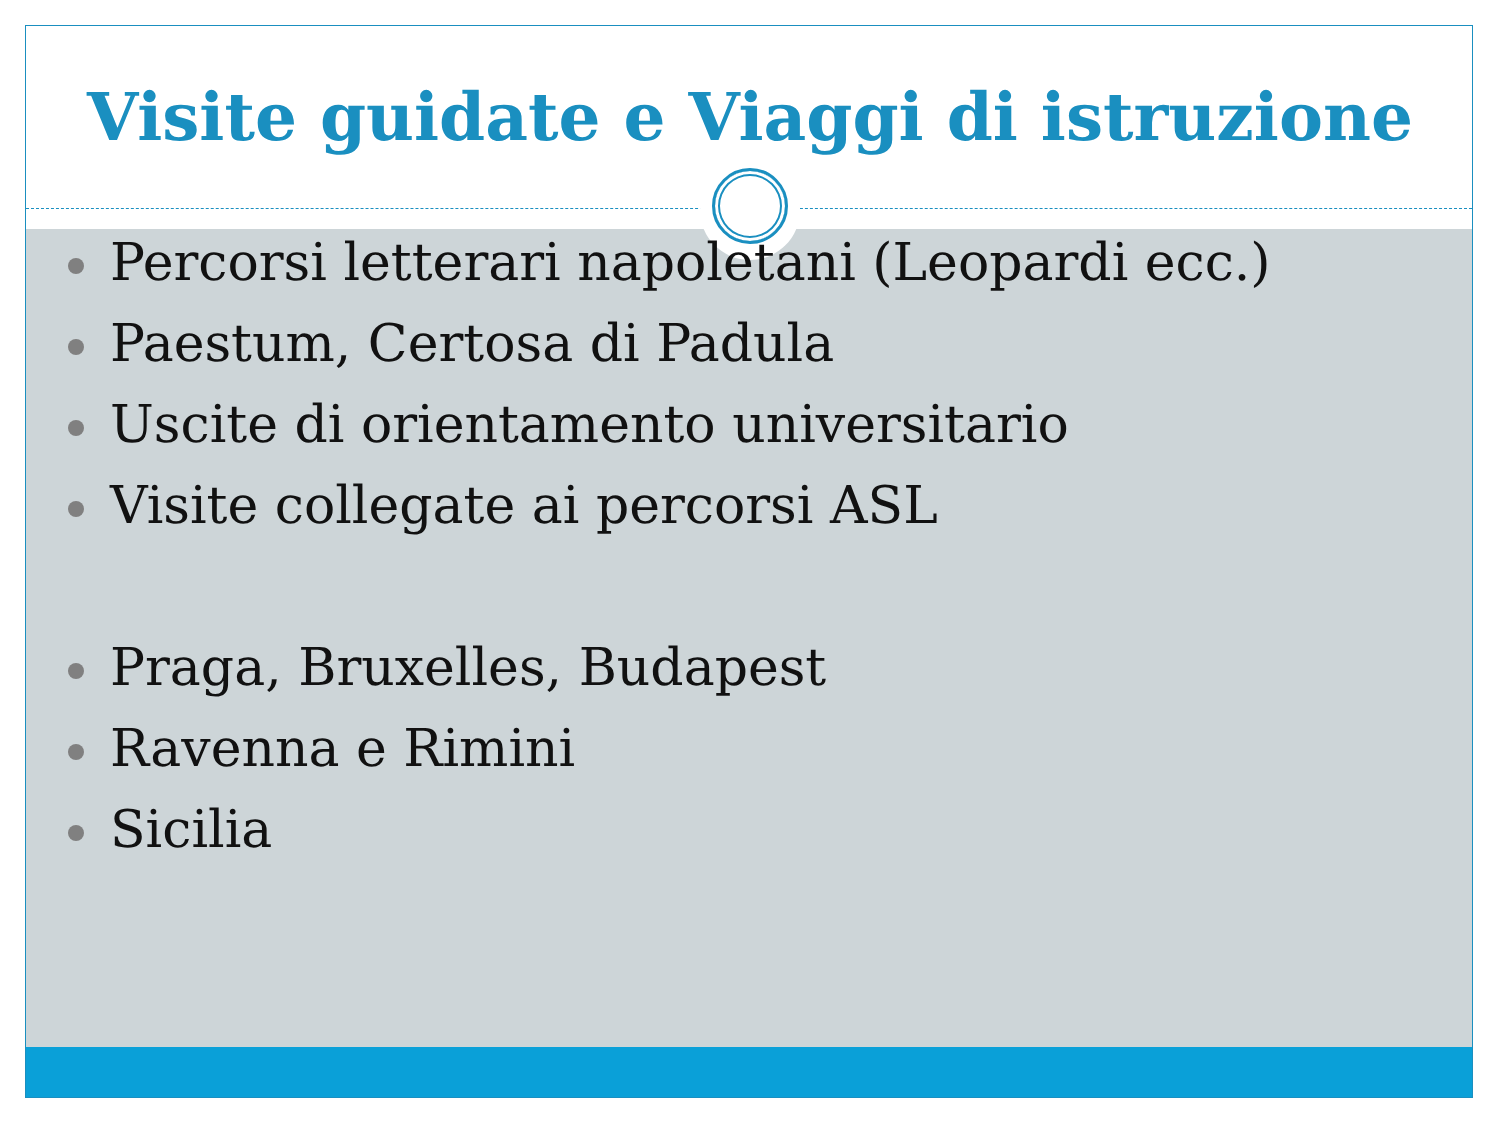Visite guidate e Viaggi di istruzione
Percorsi letterari napoletani (Leopardi ecc.)
Paestum, Certosa di Padula
Uscite di orientamento universitario
Visite collegate ai percorsi ASL
Praga, Bruxelles, Budapest
Ravenna e Rimini
Sicilia